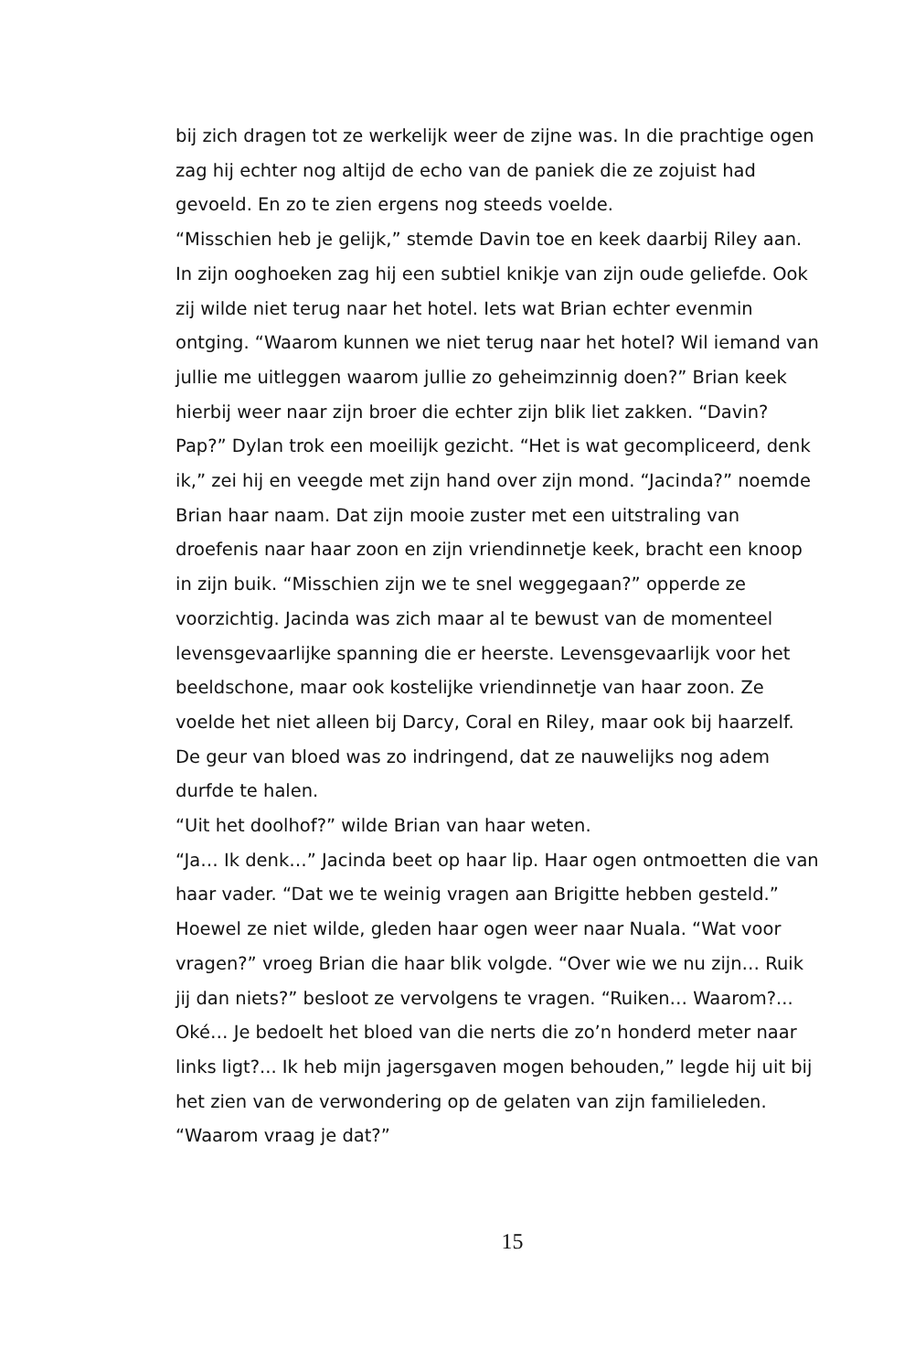bij zich dragen tot ze werkelijk weer de zijne was. In die prachtige ogen zag hij echter nog altijd de echo van de paniek die ze zojuist had gevoeld. En zo te zien ergens nog steeds voelde.
“Misschien heb je gelijk,” stemde Davin toe en keek daarbij Riley aan. In zijn ooghoeken zag hij een subtiel knikje van zijn oude geliefde. Ook zij wilde niet terug naar het hotel. Iets wat Brian echter evenmin ontging. “Waarom kunnen we niet terug naar het hotel? Wil iemand van jullie me uitleggen waarom jullie zo geheimzinnig doen?” Brian keek hierbij weer naar zijn broer die echter zijn blik liet zakken. “Davin? Pap?” Dylan trok een moeilijk gezicht. “Het is wat gecompliceerd, denk ik,” zei hij en veegde met zijn hand over zijn mond. “Jacinda?” noemde Brian haar naam. Dat zijn mooie zuster met een uitstraling van droefenis naar haar zoon en zijn vriendinnetje keek, bracht een knoop in zijn buik. “Misschien zijn we te snel weggegaan?” opperde ze voorzichtig. Jacinda was zich maar al te bewust van de momenteel levensgevaarlijke spanning die er heerste. Levensgevaarlijk voor het beeldschone, maar ook kostelijke vriendinnetje van haar zoon. Ze voelde het niet alleen bij Darcy, Coral en Riley, maar ook bij haarzelf. De geur van bloed was zo indringend, dat ze nauwelijks nog adem durfde te halen.
“Uit het doolhof?” wilde Brian van haar weten.
“Ja… Ik denk…” Jacinda beet op haar lip. Haar ogen ontmoetten die van haar vader. “Dat we te weinig vragen aan Brigitte hebben gesteld.” Hoewel ze niet wilde, gleden haar ogen weer naar Nuala. “Wat voor vragen?” vroeg Brian die haar blik volgde. “Over wie we nu zijn… Ruik jij dan niets?” besloot ze vervolgens te vragen. “Ruiken… Waarom?... Oké… Je bedoelt het bloed van die nerts die zo’n honderd meter naar links ligt?... Ik heb mijn jagersgaven mogen behouden,” legde hij uit bij het zien van de verwondering op de gelaten van zijn familieleden.
“Waarom vraag je dat?”
15